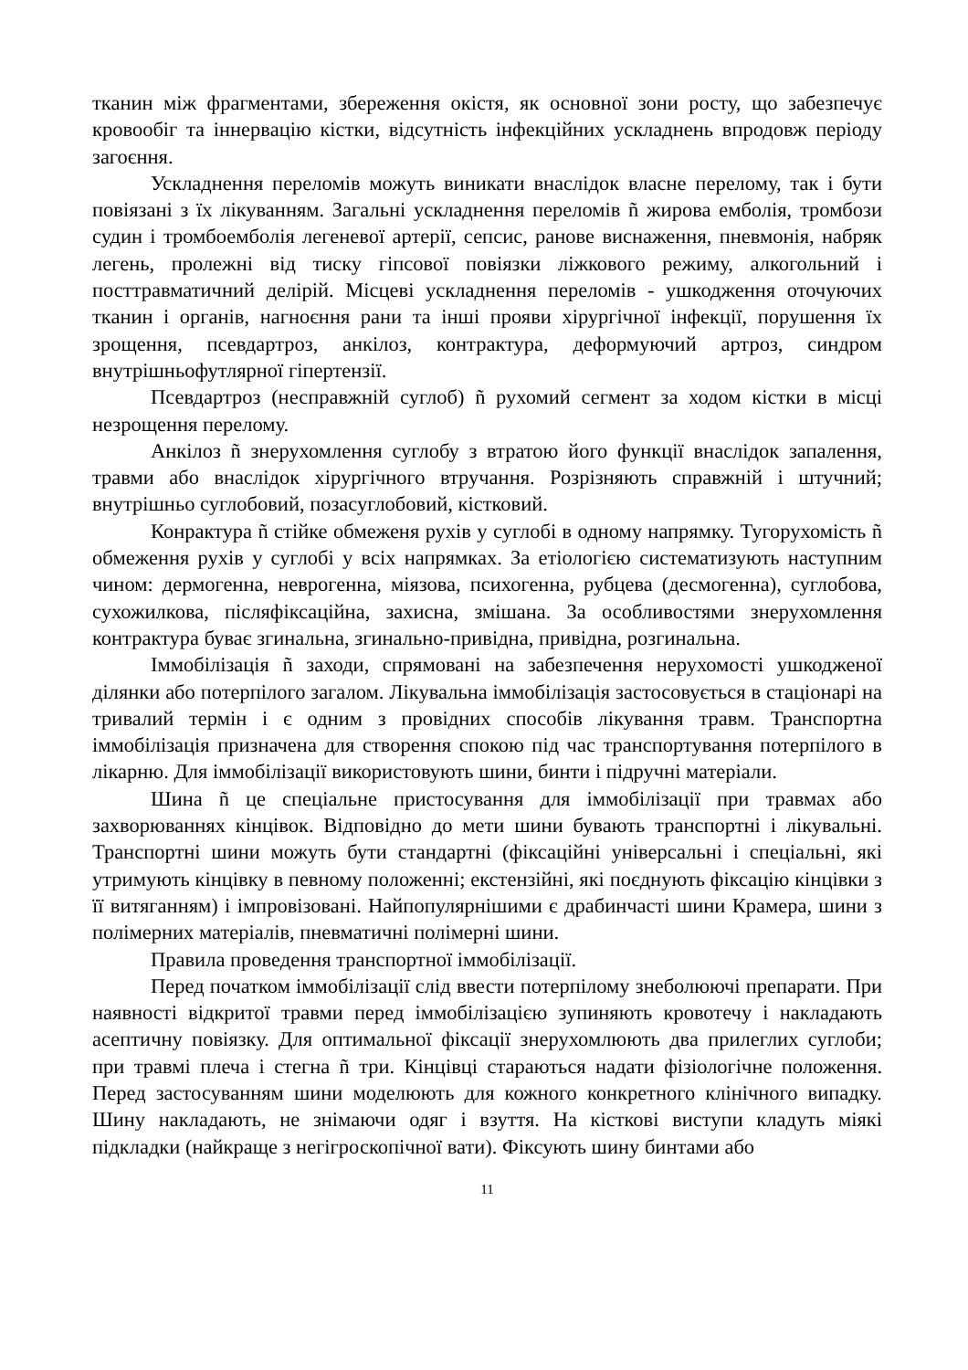тканин між фрагментами, збереження окістя, як основної зони росту, що забезпечує кровообіг та іннервацію кістки, відсутність інфекційних ускладнень впродовж періоду загоєння.
Ускладнення переломів можуть виникати внаслідок власне перелому, так і бути повіязані з їх лікуванням. Загальні ускладнення переломів ñ жирова емболія, тромбози судин і тромбоемболія легеневої артерії, сепсис, ранове виснаження, пневмонія, набряк легень, пролежні від тиску гіпсової повіязки ліжкового режиму, алкогольний і посттравматичний делірій. Місцеві ускладнення переломів - ушкодження оточуючих тканин і органів, нагноєння рани та інші прояви хірургічної інфекції, порушення їх зрощення, псевдартроз, анкілоз, контрактура, деформуючий артроз, синдром внутрішньофутлярної гіпертензії.
Псевдартроз (несправжній суглоб) ñ рухомий сегмент за ходом кістки в місці незрощення перелому.
Анкілоз ñ знерухомлення суглобу з втратою його функції внаслідок запалення, травми або внаслідок хірургічного втручання. Розрізняють справжній і штучний; внутрішньо суглобовий, позасуглобовий, кістковий.
Конрактура ñ стійке обмеженя рухів у суглобі в одному напрямку. Тугорухомість ñ обмеження рухів у суглобі у всіх напрямках. За етіологією систематизують наступним чином: дермогенна, неврогенна, міязова, психогенна, рубцева (десмогенна), суглобова, сухожилкова, післяфіксаційна, захисна, змішана. За особливостями знерухомлення контрактура буває згинальна, згинально-привідна, привідна, розгинальна.
Іммобілізація ñ заходи, спрямовані на забезпечення нерухомості ушкодженої ділянки або потерпілого загалом. Лікувальна іммобілізація застосовується в стаціонарі на тривалий термін і є одним з провідних способів лікування травм. Транспортна іммобілізація призначена для створення спокою під час транспортування потерпілого в лікарню. Для іммобілізації використовують шини, бинти і підручні матеріали.
Шина ñ це спеціальне пристосування для іммобілізації при травмах або захворюваннях кінцівок. Відповідно до мети шини бувають транспортні і лікувальні. Транспортні шини можуть бути стандартні (фіксаційні універсальні і спеціальні, які утримують кінцівку в певному положенні; екстензійні, які поєднують фіксацію кінцівки з її витяганням) і імпровізовані. Найпопулярнішими є драбинчасті шини Крамера, шини з полімерних матеріалів, пневматичні полімерні шини.
Правила проведення транспортної іммобілізації.
Перед початком іммобілізації слід ввести потерпілому знеболюючі препарати. При наявності відкритої травми перед іммобілізацією зупиняють кровотечу і накладають асептичну повіязку. Для оптимальної фіксації знерухомлюють два прилеглих суглоби; при травмі плеча і стегна ñ три. Кінцівці стараються надати фізіологічне положення. Перед застосуванням шини моделюють для кожного конкретного клінічного випадку. Шину накладають, не знімаючи одяг і взуття. На кісткові виступи кладуть міякі підкладки (найкраще з негігроскопічної вати). Фіксують шину бинтами або
11